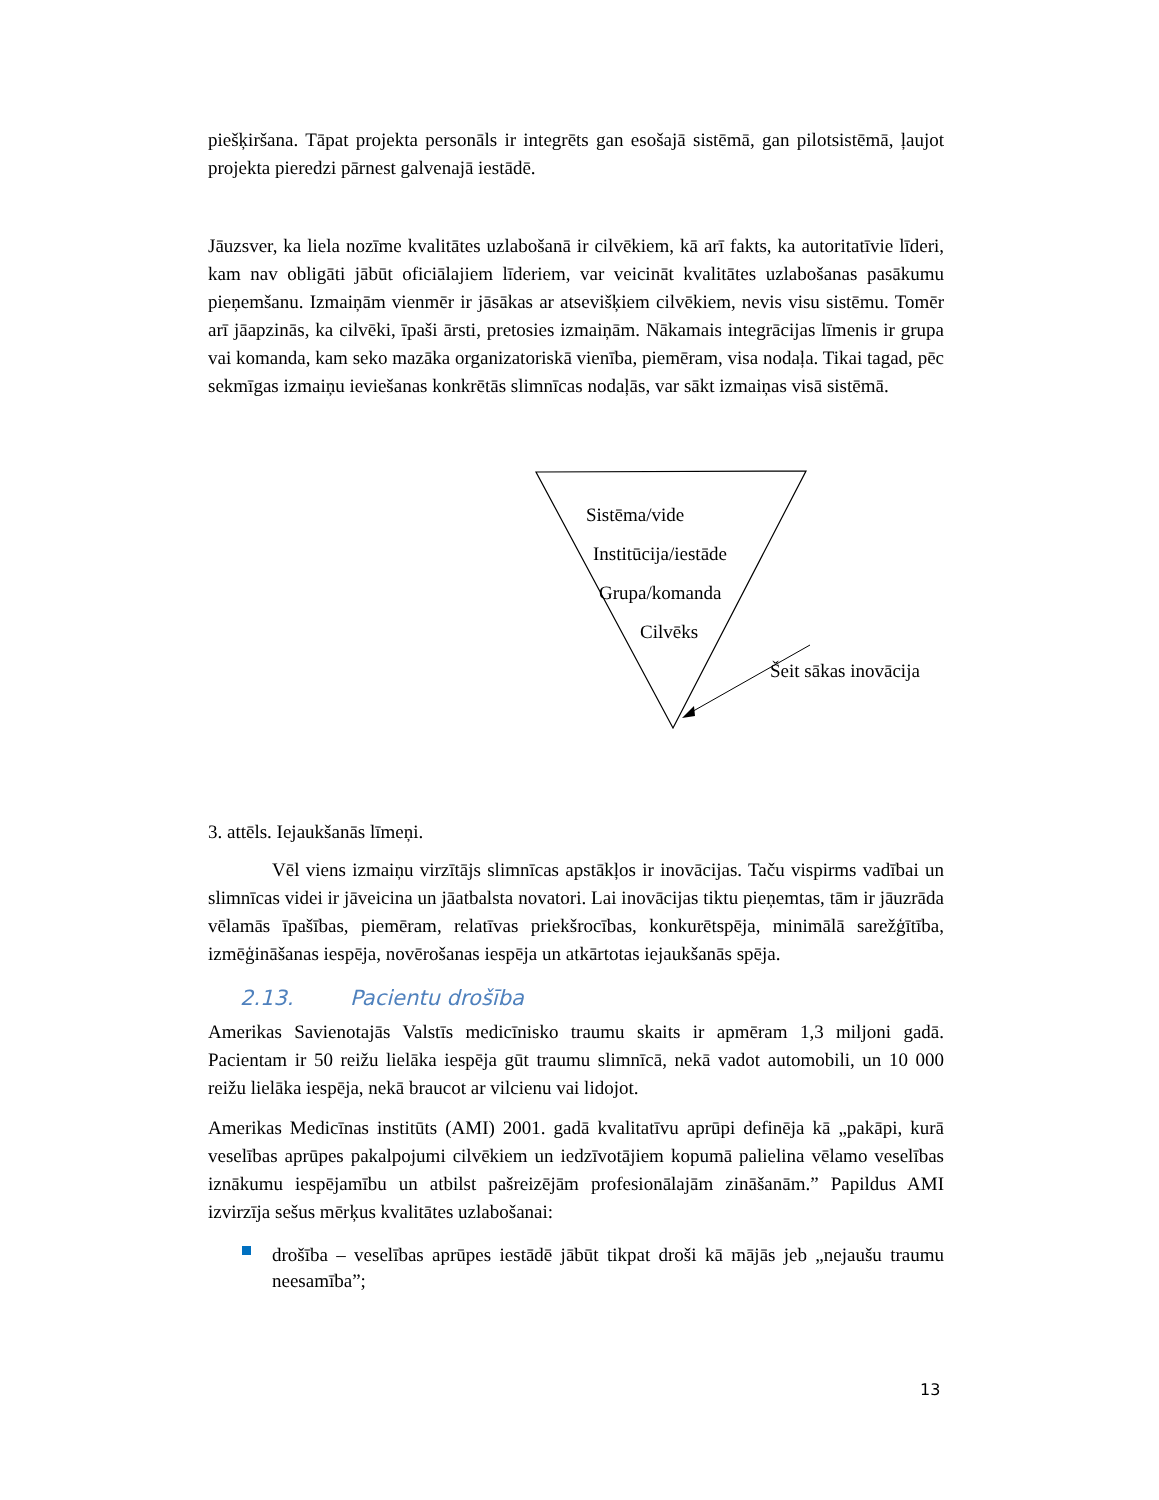piešķiršana. Tāpat projekta personāls ir integrēts gan esošajā sistēmā, gan pilotsistēmā, ļaujot projekta pieredzi pārnest galvenajā iestādē.
Jāuzsver, ka liela nozīme kvalitātes uzlabošanā ir cilvēkiem, kā arī fakts, ka autoritatīvie līderi, kam nav obligāti jābūt oficiālajiem līderiem, var veicināt kvalitātes uzlabošanas pasākumu pieņemšanu. Izmaiņām vienmēr ir jāsākas ar atsevišķiem cilvēkiem, nevis visu sistēmu. Tomēr arī jāapzinās, ka cilvēki, īpaši ārsti, pretosies izmaiņām. Nākamais integrācijas līmenis ir grupa vai komanda, kam seko mazāka organizatoriskā vienība, piemēram, visa nodaļa. Tikai tagad, pēc sekmīgas izmaiņu ieviešanas konkrētās slimnīcas nodaļās, var sākt izmaiņas visā sistēmā.
Sistēma/vide
Institūcija/iestāde
Grupa/komanda
Cilvēks
Šeit sākas inovācija
3. attēls. Iejaukšanās līmeņi.
Vēl viens izmaiņu virzītājs slimnīcas apstākļos ir inovācijas. Taču vispirms vadībai un slimnīcas videi ir jāveicina un jāatbalsta novatori. Lai inovācijas tiktu pieņemtas, tām ir jāuzrāda vēlamās īpašības, piemēram, relatīvas priekšrocības, konkurētspēja, minimālā sarežģītība, izmēģināšanas iespēja, novērošanas iespēja un atkārtotas iejaukšanās spēja.
2.13. Pacientu drošība
Amerikas Savienotajās Valstīs medicīnisko traumu skaits ir apmēram 1,3 miljoni gadā. Pacientam ir 50 reižu lielāka iespēja gūt traumu slimnīcā, nekā vadot automobili, un 10 000 reižu lielāka iespēja, nekā braucot ar vilcienu vai lidojot.
Amerikas Medicīnas institūts (AMI) 2001. gadā kvalitatīvu aprūpi definēja kā „pakāpi, kurā veselības aprūpes pakalpojumi cilvēkiem un iedzīvotājiem kopumā palielina vēlamo veselības iznākumu iespējamību un atbilst pašreizējām profesionālajām zināšanām.” Papildus AMI izvirzīja sešus mērķus kvalitātes uzlabošanai:
drošība – veselības aprūpes iestādē jābūt tikpat droši kā mājās jeb „nejaušu traumu neesamība”;
13